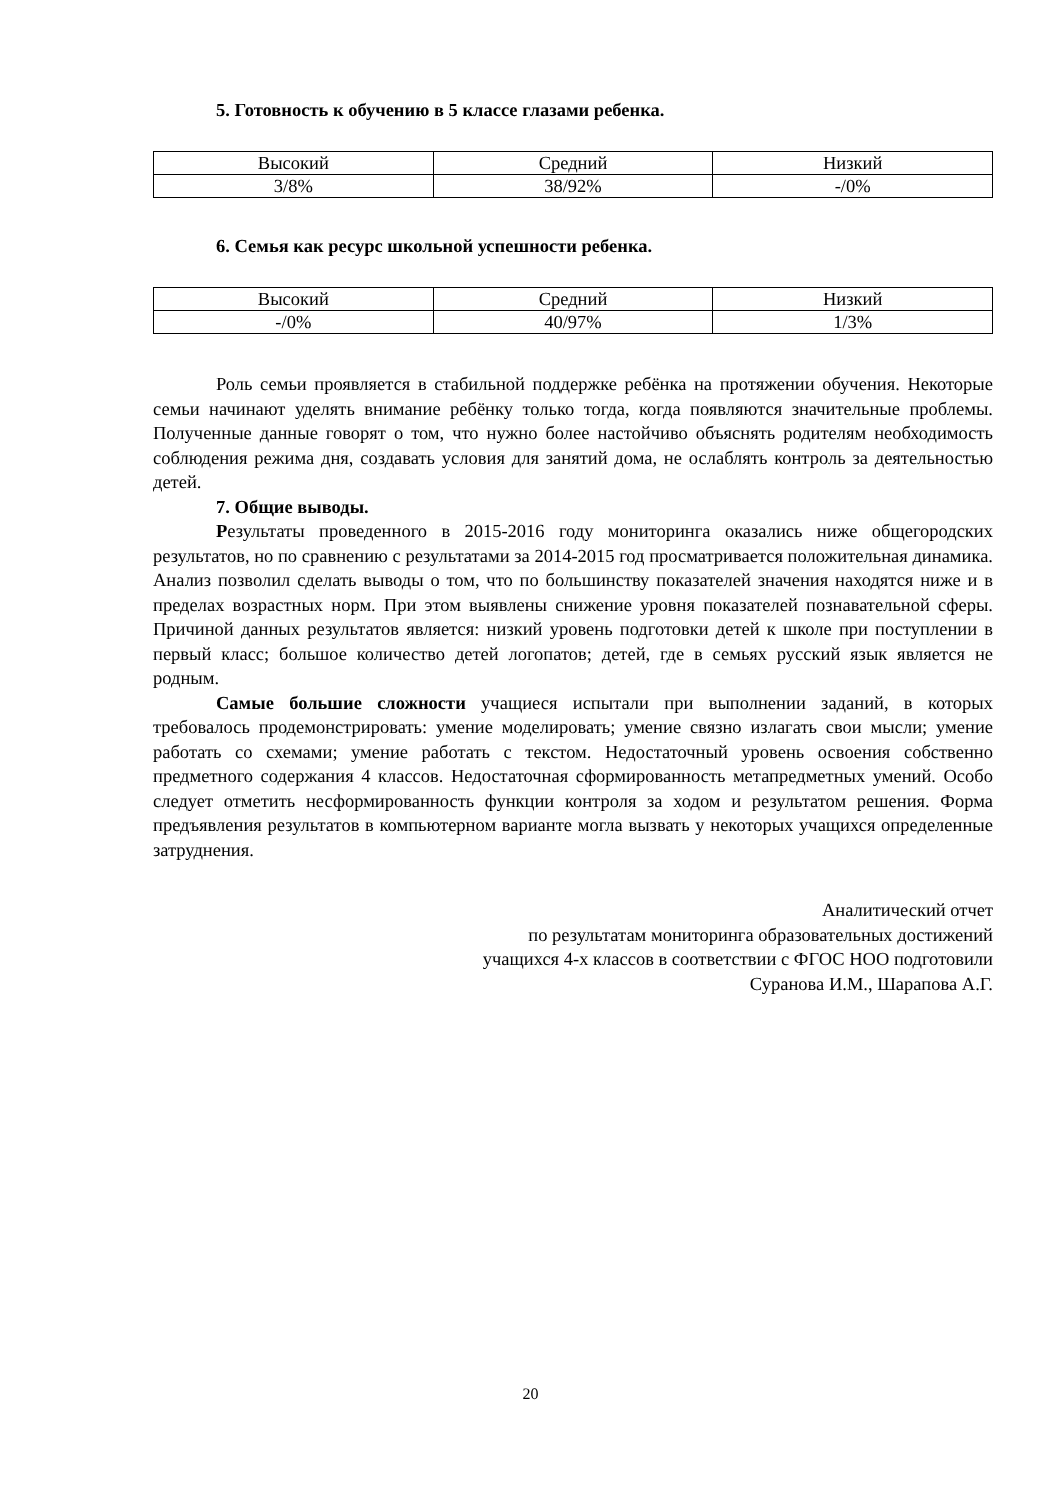5. Готовность к обучению в 5 классе глазами ребенка.
| Высокий | Средний | Низкий |
| 3/8% | 38/92% | -/0% |
6. Семья как ресурс школьной успешности ребенка.
| Высокий | Средний | Низкий |
| -/0% | 40/97% | 1/3% |
Роль семьи проявляется в стабильной поддержке ребёнка на протяжении обучения. Некоторые семьи начинают уделять внимание ребёнку только тогда, когда появляются значительные проблемы. Полученные данные говорят о том, что нужно более настойчиво объяснять родителям необходимость соблюдения режима дня, создавать условия для занятий дома, не ослаблять контроль за деятельностью детей.
7. Общие выводы.
Результаты проведенного в 2015-2016 году мониторинга оказались ниже общегородских результатов, но по сравнению с результатами за 2014-2015 год просматривается положительная динамика. Анализ позволил сделать выводы о том, что по большинству показателей значения находятся ниже и в пределах возрастных норм. При этом выявлены снижение уровня показателей познавательной сферы. Причиной данных результатов является: низкий уровень подготовки детей к школе при поступлении в первый класс; большое количество детей логопатов; детей, где в семьях русский язык является не родным.
Самые большие сложности учащиеся испытали при выполнении заданий, в которых требовалось продемонстрировать: умение моделировать; умение связно излагать свои мысли; умение работать со схемами; умение работать с текстом. Недостаточный уровень освоения собственно предметного содержания 4 классов. Недостаточная сформированность метапредметных умений. Особо следует отметить несформированность функции контроля за ходом и результатом решения. Форма предъявления результатов в компьютерном варианте могла вызвать у некоторых учащихся определенные затруднения.
Аналитический отчет
по результатам мониторинга образовательных достижений
учащихся 4-х классов в соответствии с ФГОС НОО подготовили
Суранова И.М., Шарапова А.Г.
20